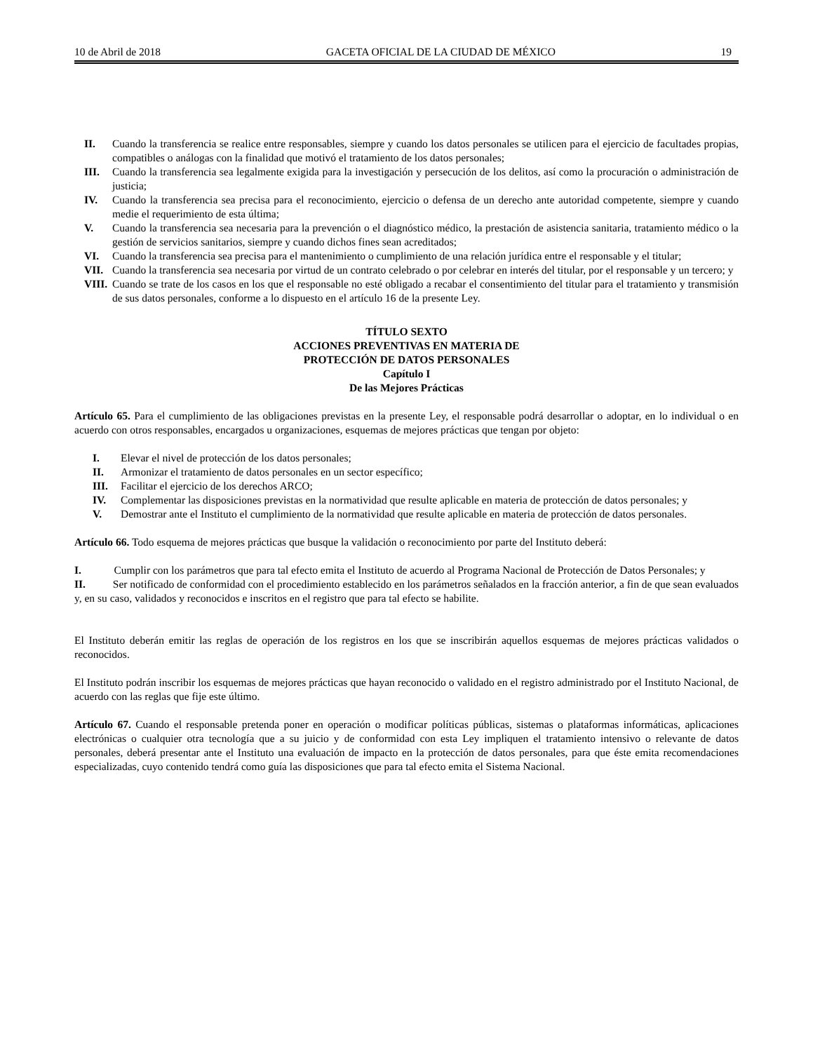10 de Abril de 2018 GACETA OFICIAL DE LA CIUDAD DE MÉXICO 19
II. Cuando la transferencia se realice entre responsables, siempre y cuando los datos personales se utilicen para el ejercicio de facultades propias, compatibles o análogas con la finalidad que motivó el tratamiento de los datos personales;
III. Cuando la transferencia sea legalmente exigida para la investigación y persecución de los delitos, así como la procuración o administración de justicia;
IV. Cuando la transferencia sea precisa para el reconocimiento, ejercicio o defensa de un derecho ante autoridad competente, siempre y cuando medie el requerimiento de esta última;
V. Cuando la transferencia sea necesaria para la prevención o el diagnóstico médico, la prestación de asistencia sanitaria, tratamiento médico o la gestión de servicios sanitarios, siempre y cuando dichos fines sean acreditados;
VI. Cuando la transferencia sea precisa para el mantenimiento o cumplimiento de una relación jurídica entre el responsable y el titular;
VII. Cuando la transferencia sea necesaria por virtud de un contrato celebrado o por celebrar en interés del titular, por el responsable y un tercero; y
VIII. Cuando se trate de los casos en los que el responsable no esté obligado a recabar el consentimiento del titular para el tratamiento y transmisión de sus datos personales, conforme a lo dispuesto en el artículo 16 de la presente Ley.
TÍTULO SEXTO
ACCIONES PREVENTIVAS EN MATERIA DE
PROTECCIÓN DE DATOS PERSONALES
Capítulo I
De las Mejores Prácticas
Artículo 65. Para el cumplimiento de las obligaciones previstas en la presente Ley, el responsable podrá desarrollar o adoptar, en lo individual o en acuerdo con otros responsables, encargados u organizaciones, esquemas de mejores prácticas que tengan por objeto:
I. Elevar el nivel de protección de los datos personales;
II. Armonizar el tratamiento de datos personales en un sector específico;
III. Facilitar el ejercicio de los derechos ARCO;
IV. Complementar las disposiciones previstas en la normatividad que resulte aplicable en materia de protección de datos personales; y
V. Demostrar ante el Instituto el cumplimiento de la normatividad que resulte aplicable en materia de protección de datos personales.
Artículo 66. Todo esquema de mejores prácticas que busque la validación o reconocimiento por parte del Instituto deberá:
I. Cumplir con los parámetros que para tal efecto emita el Instituto de acuerdo al Programa Nacional de Protección de Datos Personales; y
II. Ser notificado de conformidad con el procedimiento establecido en los parámetros señalados en la fracción anterior, a fin de que sean evaluados y, en su caso, validados y reconocidos e inscritos en el registro que para tal efecto se habilite.
El Instituto deberán emitir las reglas de operación de los registros en los que se inscribirán aquellos esquemas de mejores prácticas validados o reconocidos.
El Instituto podrán inscribir los esquemas de mejores prácticas que hayan reconocido o validado en el registro administrado por el Instituto Nacional, de acuerdo con las reglas que fije este último.
Artículo 67. Cuando el responsable pretenda poner en operación o modificar políticas públicas, sistemas o plataformas informáticas, aplicaciones electrónicas o cualquier otra tecnología que a su juicio y de conformidad con esta Ley impliquen el tratamiento intensivo o relevante de datos personales, deberá presentar ante el Instituto una evaluación de impacto en la protección de datos personales, para que éste emita recomendaciones especializadas, cuyo contenido tendrá como guía las disposiciones que para tal efecto emita el Sistema Nacional.